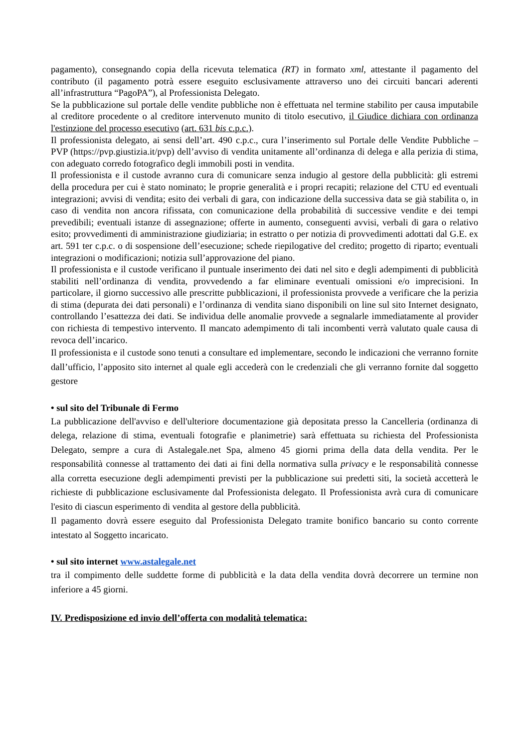pagamento), consegnando copia della ricevuta telematica (RT) in formato xml, attestante il pagamento del contributo (il pagamento potrà essere eseguito esclusivamente attraverso uno dei circuiti bancari aderenti all’infrastruttura “PagoPA”), al Professionista Delegato.
Se la pubblicazione sul portale delle vendite pubbliche non è effettuata nel termine stabilito per causa imputabile al creditore procedente o al creditore intervenuto munito di titolo esecutivo, il Giudice dichiara con ordinanza l'estinzione del processo esecutivo (art. 631 bis c.p.c.).
Il professionista delegato, ai sensi dell’art. 490 c.p.c., cura l’inserimento sul Portale delle Vendite Pubbliche – PVP (https://pvp.giustizia.it/pvp) dell’avviso di vendita unitamente all’ordinanza di delega e alla perizia di stima, con adeguato corredo fotografico degli immobili posti in vendita.
Il professionista e il custode avranno cura di comunicare senza indugio al gestore della pubblicità: gli estremi della procedura per cui è stato nominato; le proprie generalità e i propri recapiti; relazione del CTU ed eventuali integrazioni; avvisi di vendita; esito dei verbali di gara, con indicazione della successiva data se già stabilita o, in caso di vendita non ancora rifissata, con comunicazione della probabilità di successive vendite e dei tempi prevedibili; eventuali istanze di assegnazione; offerte in aumento, conseguenti avvisi, verbali di gara o relativo esito; provvedimenti di amministrazione giudiziaria; in estratto o per notizia di provvedimenti adottati dal G.E. ex art. 591 ter c.p.c. o di sospensione dell’esecuzione; schede riepilogative del credito; progetto di riparto; eventuali integrazioni o modificazioni; notizia sull’approvazione del piano.
Il professionista e il custode verificano il puntuale inserimento dei dati nel sito e degli adempimenti di pubblicità stabiliti nell’ordinanza di vendita, provvedendo a far eliminare eventuali omissioni e/o imprecisioni. In particolare, il giorno successivo alle prescritte pubblicazioni, il professionista provvede a verificare che la perizia di stima (depurata dei dati personali) e l’ordinanza di vendita siano disponibili on line sul sito Internet designato, controllando l’esattezza dei dati. Se individua delle anomalie provvede a segnalarle immediatamente al provider con richiesta di tempestivo intervento. Il mancato adempimento di tali incombenti verrà valutato quale causa di revoca dell’incarico.
Il professionista e il custode sono tenuti a consultare ed implementare, secondo le indicazioni che verranno fornite dall’ufficio, l’apposito sito internet al quale egli accederà con le credenziali che gli verranno fornite dal soggetto gestore
• sul sito del Tribunale di Fermo
La pubblicazione dell'avviso e dell'ulteriore documentazione già depositata presso la Cancelleria (ordinanza di delega, relazione di stima, eventuali fotografie e planimetrie) sarà effettuata su richiesta del Professionista Delegato, sempre a cura di Astalegale.net Spa, almeno 45 giorni prima della data della vendita. Per le responsabilità connesse al trattamento dei dati ai fini della normativa sulla privacy e le responsabilità connesse alla corretta esecuzione degli adempimenti previsti per la pubblicazione sui predetti siti, la società accetterà le richieste di pubblicazione esclusivamente dal Professionista delegato. Il Professionista avrà cura di comunicare l'esito di ciascun esperimento di vendita al gestore della pubblicità.
Il pagamento dovrà essere eseguito dal Professionista Delegato tramite bonifico bancario su conto corrente intestato al Soggetto incaricato.
• sul sito internet www.astalegale.net
tra il compimento delle suddette forme di pubblicità e la data della vendita dovrà decorrere un termine non inferiore a 45 giorni.
IV. Predisposizione ed invio dell’offerta con modalità telematica: